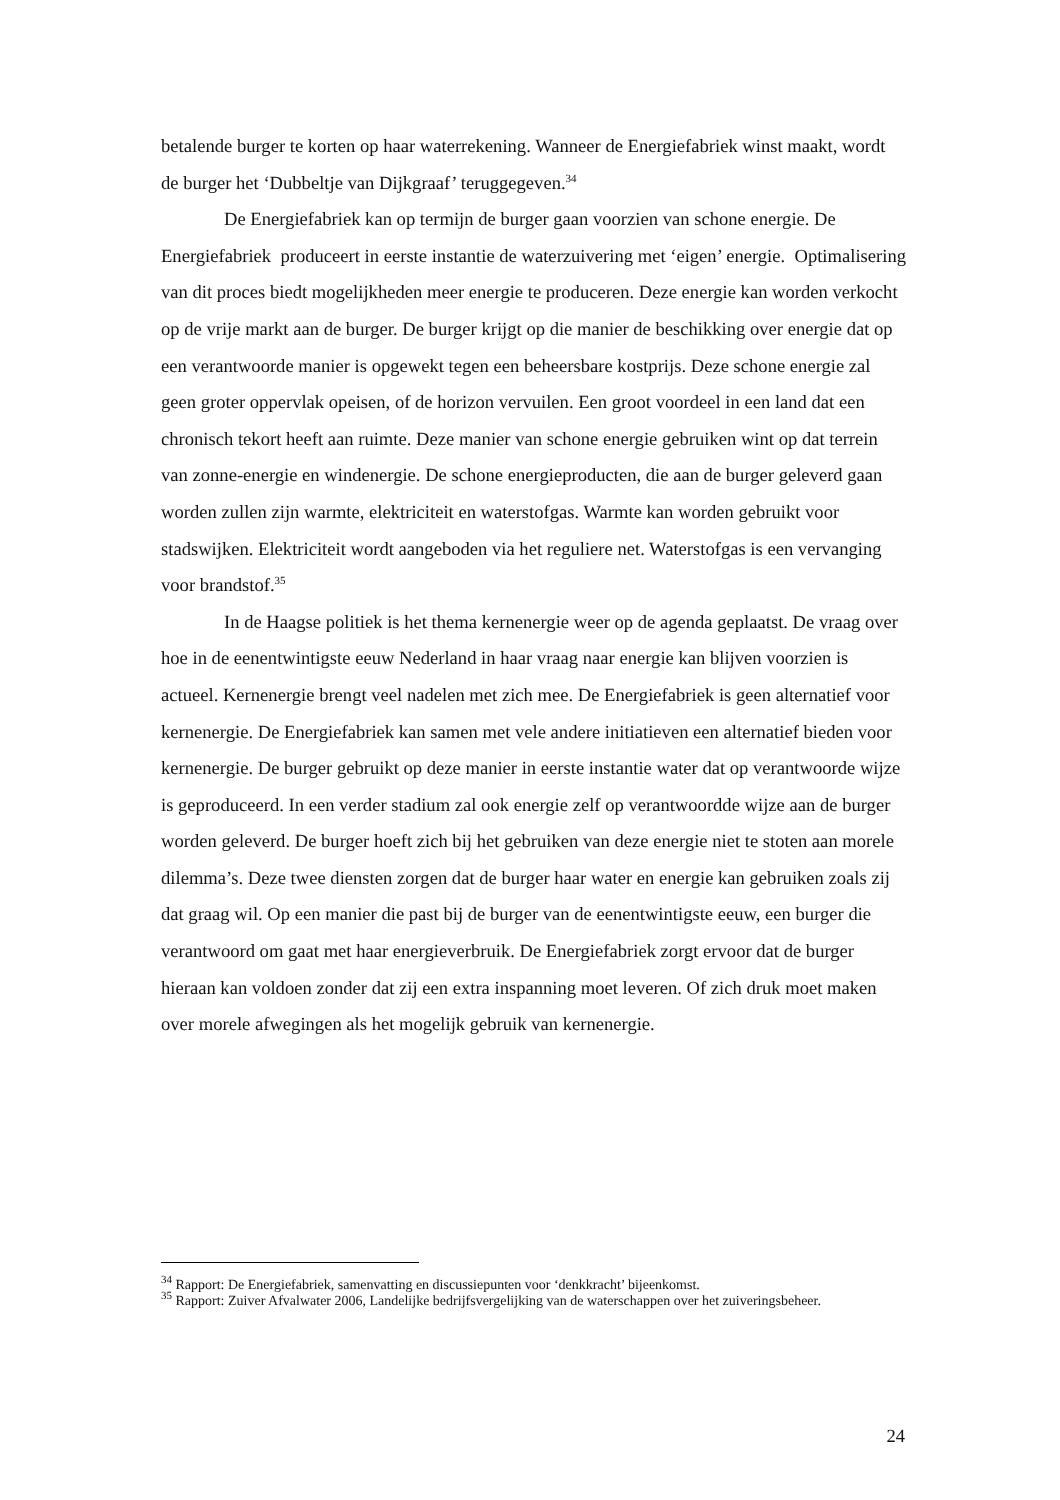betalende burger te korten op haar waterrekening. Wanneer de Energiefabriek winst maakt, wordt de burger het ‘Dubbeltje van Dijkgraaf’ teruggegeven.<sup>34</sup>
De Energiefabriek kan op termijn de burger gaan voorzien van schone energie. De Energiefabriek produceert in eerste instantie de waterzuivering met ‘eigen’ energie. Optimalisering van dit proces biedt mogelijkheden meer energie te produceren. Deze energie kan worden verkocht op de vrije markt aan de burger. De burger krijgt op die manier de beschikking over energie dat op een verantwoorde manier is opgewekt tegen een beheersbare kostprijs. Deze schone energie zal geen groter oppervlak opeisen, of de horizon vervuilen. Een groot voordeel in een land dat een chronisch tekort heeft aan ruimte. Deze manier van schone energie gebruiken wint op dat terrein van zonne-energie en windenergie. De schone energieproducten, die aan de burger geleverd gaan worden zullen zijn warmte, elektriciteit en waterstofgas. Warmte kan worden gebruikt voor stadswijken. Elektriciteit wordt aangeboden via het reguliere net. Waterstofgas is een vervanging voor brandstof.<sup>35</sup>
In de Haagse politiek is het thema kernenergie weer op de agenda geplaatst. De vraag over hoe in de eenentwintigste eeuw Nederland in haar vraag naar energie kan blijven voorzien is actueel. Kernenergie brengt veel nadelen met zich mee. De Energiefabriek is geen alternatief voor kernenergie. De Energiefabriek kan samen met vele andere initiatieven een alternatief bieden voor kernenergie. De burger gebruikt op deze manier in eerste instantie water dat op verantwoorde wijze is geproduceerd. In een verder stadium zal ook energie zelf op verantwoordde wijze aan de burger worden geleverd. De burger hoeft zich bij het gebruiken van deze energie niet te stoten aan morele dilemma’s. Deze twee diensten zorgen dat de burger haar water en energie kan gebruiken zoals zij dat graag wil. Op een manier die past bij de burger van de eenentwintigste eeuw, een burger die verantwoord om gaat met haar energieverbruik. De Energiefabriek zorgt ervoor dat de burger hieraan kan voldoen zonder dat zij een extra inspanning moet leveren. Of zich druk moet maken over morele afwegingen als het mogelijk gebruik van kernenergie.
<sup>34</sup> Rapport: De Energiefabriek, samenvatting en discussiepunten voor ‘denkkracht’ bijeenkomst.
<sup>35</sup> Rapport: Zuiver Afvalwater 2006, Landelijke bedrijfsvergelijking van de waterschappen over het zuiveringsbeheer.
24